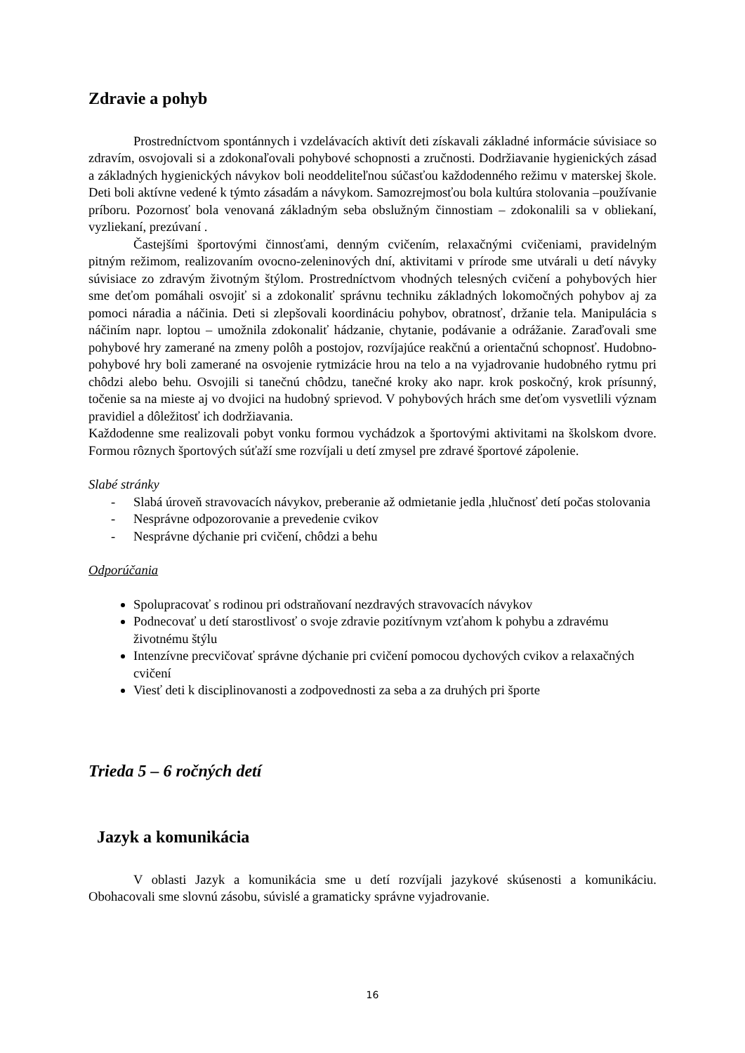Zdravie a pohyb
Prostredníctvom spontánnych i vzdelávacích aktivít deti získavali základné informácie súvisiace so zdravím, osvojovali si a zdokonaľovali pohybové schopnosti a zručnosti. Dodržiavanie hygienických zásad a základných hygienických návykov boli neoddeliteľnou súčasťou každodenného režimu v materskej škole. Deti boli aktívne vedené k týmto zásadám a návykom. Samozrejmosťou bola kultúra stolovania –používanie príboru. Pozornosť bola venovaná základným seba obslužným činnostiam – zdokonalili sa v obliekaní, vyzliekaní, prezúvaní .
Častejšími športovými činnosťami, denným cvičením, relaxačnými cvičeniami, pravidelným pitným režimom, realizovaním ovocno-zeleninových dní, aktivitami v prírode sme utvárali u detí návyky súvisiace zo zdravým životným štýlom. Prostredníctvom vhodných telesných cvičení a pohybových hier sme deťom pomáhali osvojiť si a zdokonaliť správnu techniku základných lokomočných pohybov aj za pomoci náradia a náčinia. Deti si zlepšovali koordináciu pohybov, obratnosť, držanie tela. Manipulácia s náčiním napr. loptou – umožnila zdokonaliť hádzanie, chytanie, podávanie a odrážanie. Zaraďovali sme pohybové hry zamerané na zmeny polôh a postojov, rozvíjajúce reakčnú a orientačnú schopnosť. Hudobno-pohybové hry boli zamerané na osvojenie rytmizácie hrou na telo a na vyjadrovanie hudobného rytmu pri chôdzi alebo behu. Osvojili si tanečnú chôdzu, tanečné kroky ako napr. krok poskočný, krok prísunný, točenie sa na mieste aj vo dvojici na hudobný sprievod. V pohybových hrách sme deťom vysvetlili význam pravidiel a dôležitosť ich dodržiavania.
Každodenne sme realizovali pobyt vonku formou vychádzok a športovými aktivitami na školskom dvore. Formou rôznych športových súťaží sme rozvíjali u detí zmysel pre zdravé športové zápolenie.
Slabé stránky
- Slabá úroveň stravovacích návykov, preberanie až odmietanie jedla ,hlučnosť detí počas stolovania
- Nesprávne odpozorovanie a prevedenie cvikov
- Nesprávne dýchanie pri cvičení, chôdzi a behu
Odporúčania
Spolupracovať s rodinou pri odstraňovaní nezdravých stravovacích návykov
Podnecovať u detí starostlivosť o svoje zdravie pozitívnym vzťahom k pohybu a zdravému životnému štýlu
Intenzívne precvičovať správne dýchanie pri cvičení pomocou dychových cvikov a relaxačných cvičení
Viesť deti k disciplinovanosti a zodpovednosti za seba a za druhých pri športe
Trieda 5 – 6 ročných detí
Jazyk a komunikácia
V oblasti Jazyk a komunikácia sme u detí rozvíjali jazykové skúsenosti a komunikáciu. Obohacovali sme slovnú zásobu, súvislé a gramaticky správne vyjadrovanie.
16